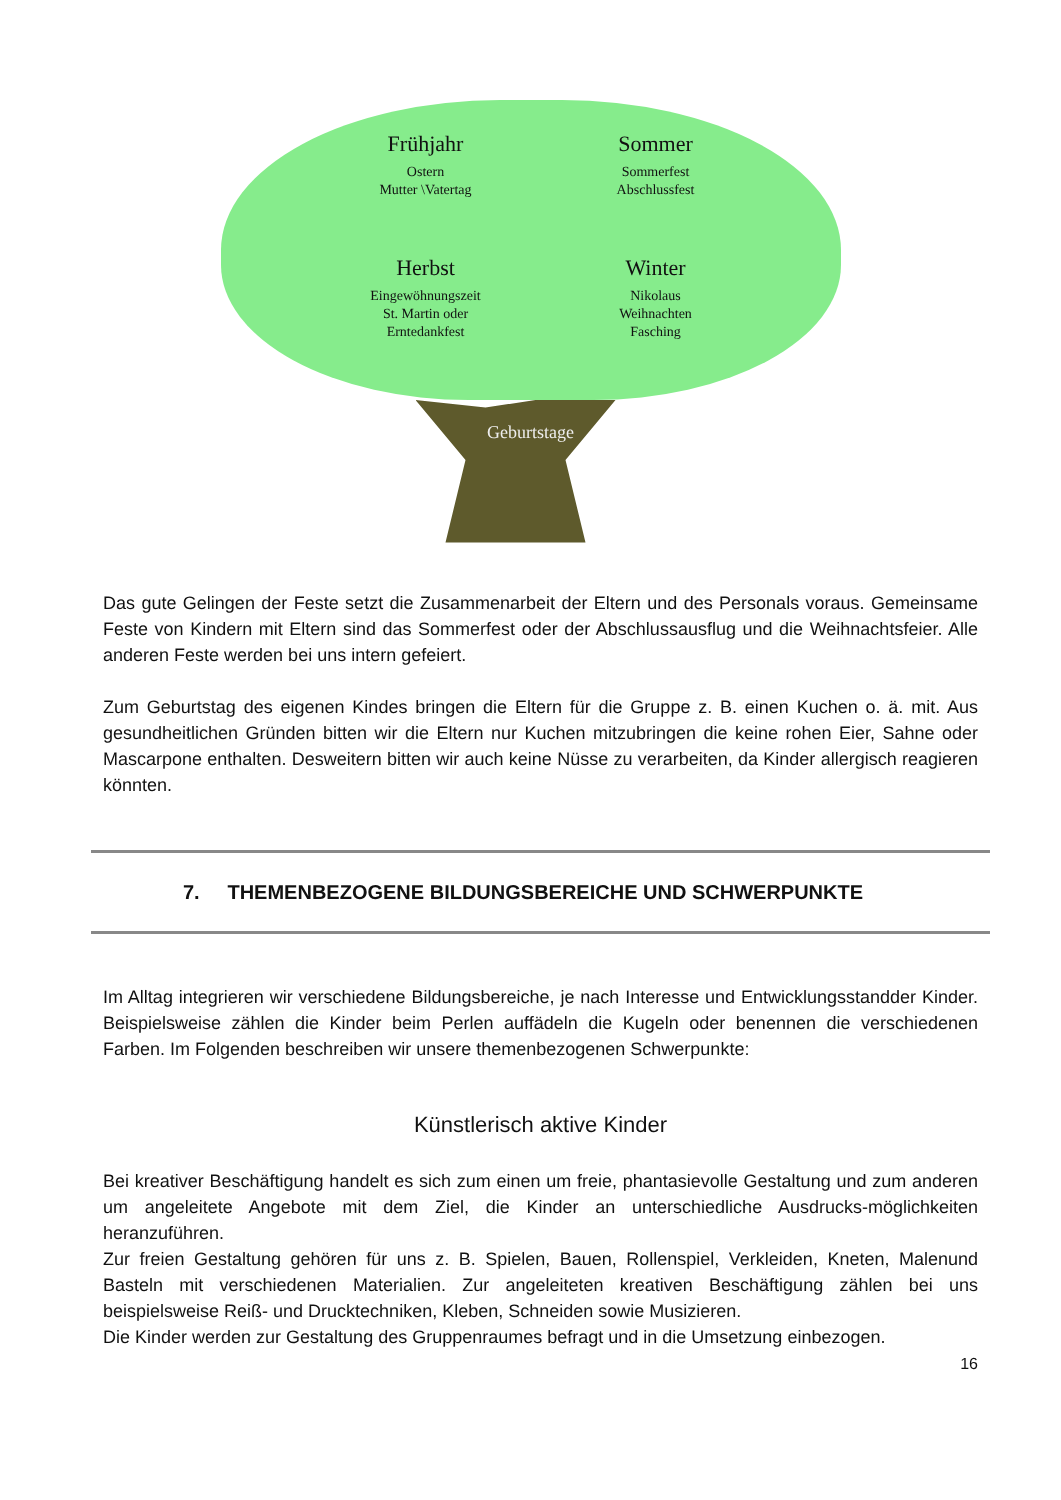Frühjahr
Ostern
Mutter \Vatertag
Sommer
Sommerfest
Abschlussfest
Herbst
Eingewöhnungszeit
St. Martin oder
Erntedankfest
Winter
Nikolaus
Weihnachten
Fasching
Geburtstage
Das gute Gelingen der Feste setzt die Zusammenarbeit der Eltern und des Personals voraus. Gemeinsame Feste von Kindern mit Eltern sind das Sommerfest oder der Abschlussausflug und die Weihnachtsfeier. Alle anderen Feste werden bei uns intern gefeiert.
Zum Geburtstag des eigenen Kindes bringen die Eltern für die Gruppe z. B. einen Kuchen o. ä. mit. Aus gesundheitlichen Gründen bitten wir die Eltern nur Kuchen mitzubringen die keine rohen Eier, Sahne oder Mascarpone enthalten. Desweitern bitten wir auch keine Nüsse zu verarbeiten, da Kinder allergisch reagieren könnten.
7. THEMENBEZOGENE BILDUNGSBEREICHE UND SCHWERPUNKTE
Im Alltag integrieren wir verschiedene Bildungsbereiche, je nach Interesse und Entwicklungsstandder Kinder. Beispielsweise zählen die Kinder beim Perlen auffädeln die Kugeln oder benennen die verschiedenen Farben. Im Folgenden beschreiben wir unsere themenbezogenen Schwerpunkte:
Künstlerisch aktive Kinder
Bei kreativer Beschäftigung handelt es sich zum einen um freie, phantasievolle Gestaltung und zum anderen um angeleitete Angebote mit dem Ziel, die Kinder an unterschiedliche Ausdrucks-möglichkeiten heranzuführen.
Zur freien Gestaltung gehören für uns z. B. Spielen, Bauen, Rollenspiel, Verkleiden, Kneten, Malenund Basteln mit verschiedenen Materialien. Zur angeleiteten kreativen Beschäftigung zählen bei uns beispielsweise Reiß- und Drucktechniken, Kleben, Schneiden sowie Musizieren.
Die Kinder werden zur Gestaltung des Gruppenraumes befragt und in die Umsetzung einbezogen.
16